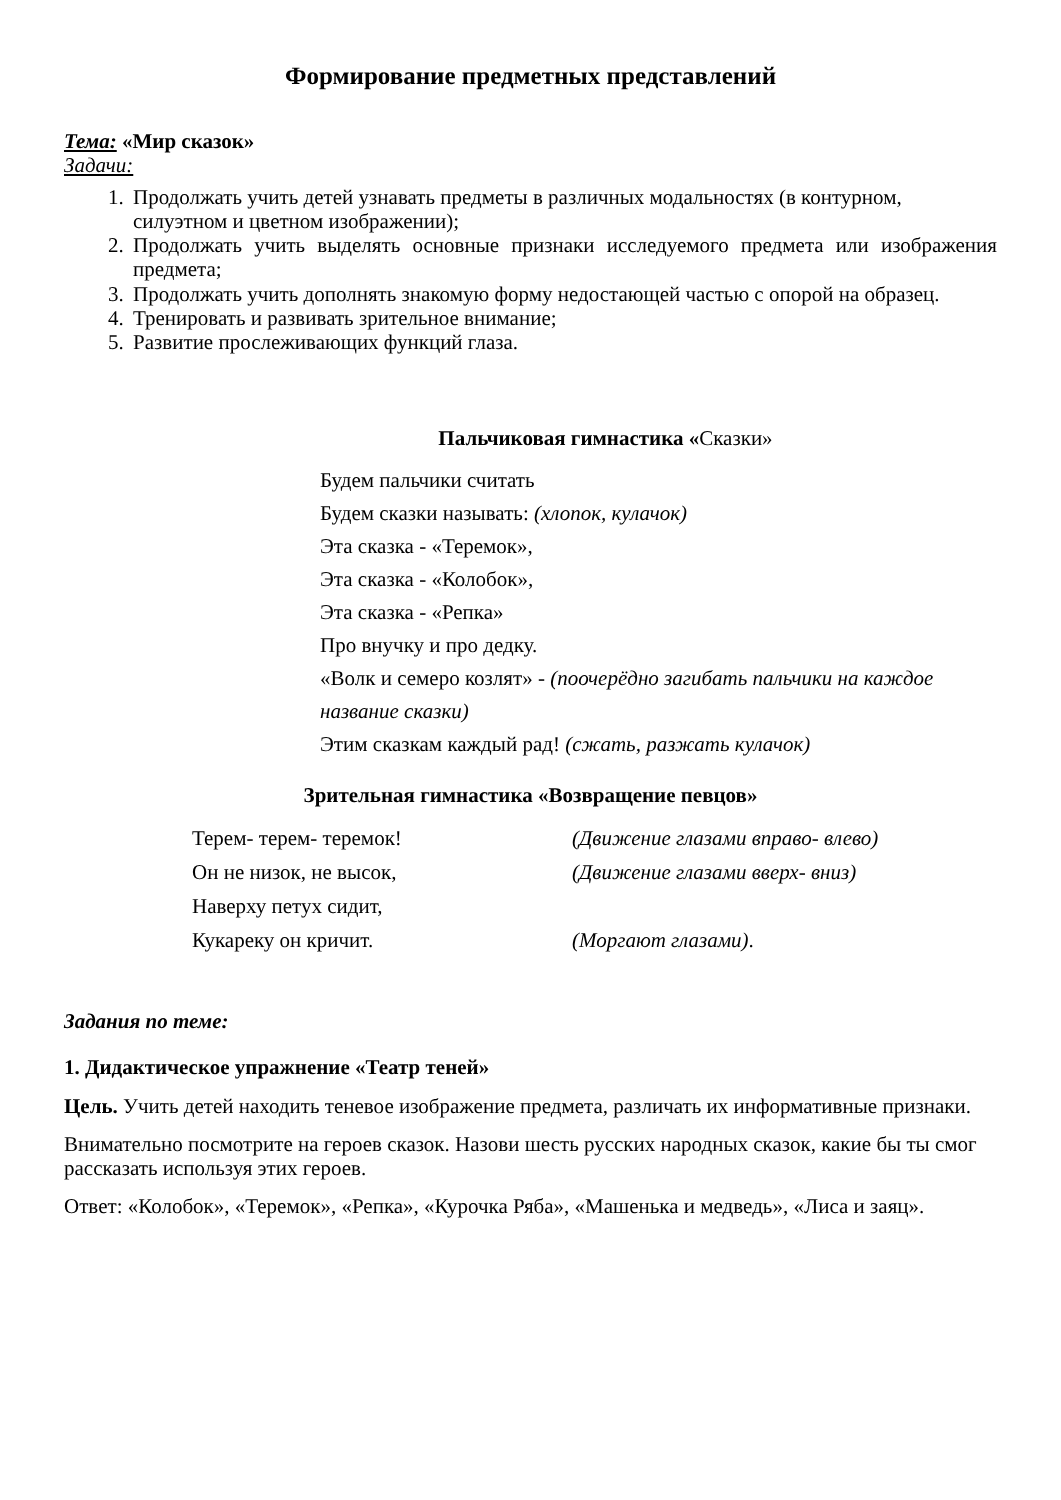Формирование предметных представлений
Тема: «Мир сказок»
Задачи:
1. Продолжать учить детей узнавать предметы в различных модальностях (в контурном, силуэтном и цветном изображении);
2. Продолжать учить выделять основные признаки исследуемого предмета или изображения предмета;
3. Продолжать учить дополнять знакомую форму недостающей частью с опорой на образец.
4. Тренировать и развивать зрительное внимание;
5. Развитие прослеживающих функций глаза.
Пальчиковая гимнастика «Сказки»
Будем пальчики считать
Будем сказки называть: (хлопок, кулачок)
Эта сказка - «Теремок»,
Эта сказка - «Колобок»,
Эта сказка - «Репка»
Про внучку и про дедку.
«Волк и семеро козлят» - (поочерёдно загибать пальчики на каждое название сказки)
Этим сказкам каждый рад! (сжать, разжать кулачок)
Зрительная гимнастика «Возвращение певцов»
Терем- терем- теремок! (Движение глазами вправо- влево) Он не низок, не высок, (Движение глазами вверх- вниз) Наверху петух сидит, Кукареку он кричит. (Моргают глазами).
Задания по теме:
1. Дидактическое упражнение «Театр теней»
Цель. Учить детей находить теневое изображение предмета, различать их информативные признаки.
Внимательно посмотрите на героев сказок. Назови шесть русских народных сказок, какие бы ты смог рассказать используя этих героев.
Ответ: «Колобок», «Теремок», «Репка», «Курочка Ряба», «Машенька и медведь», «Лиса и заяц».